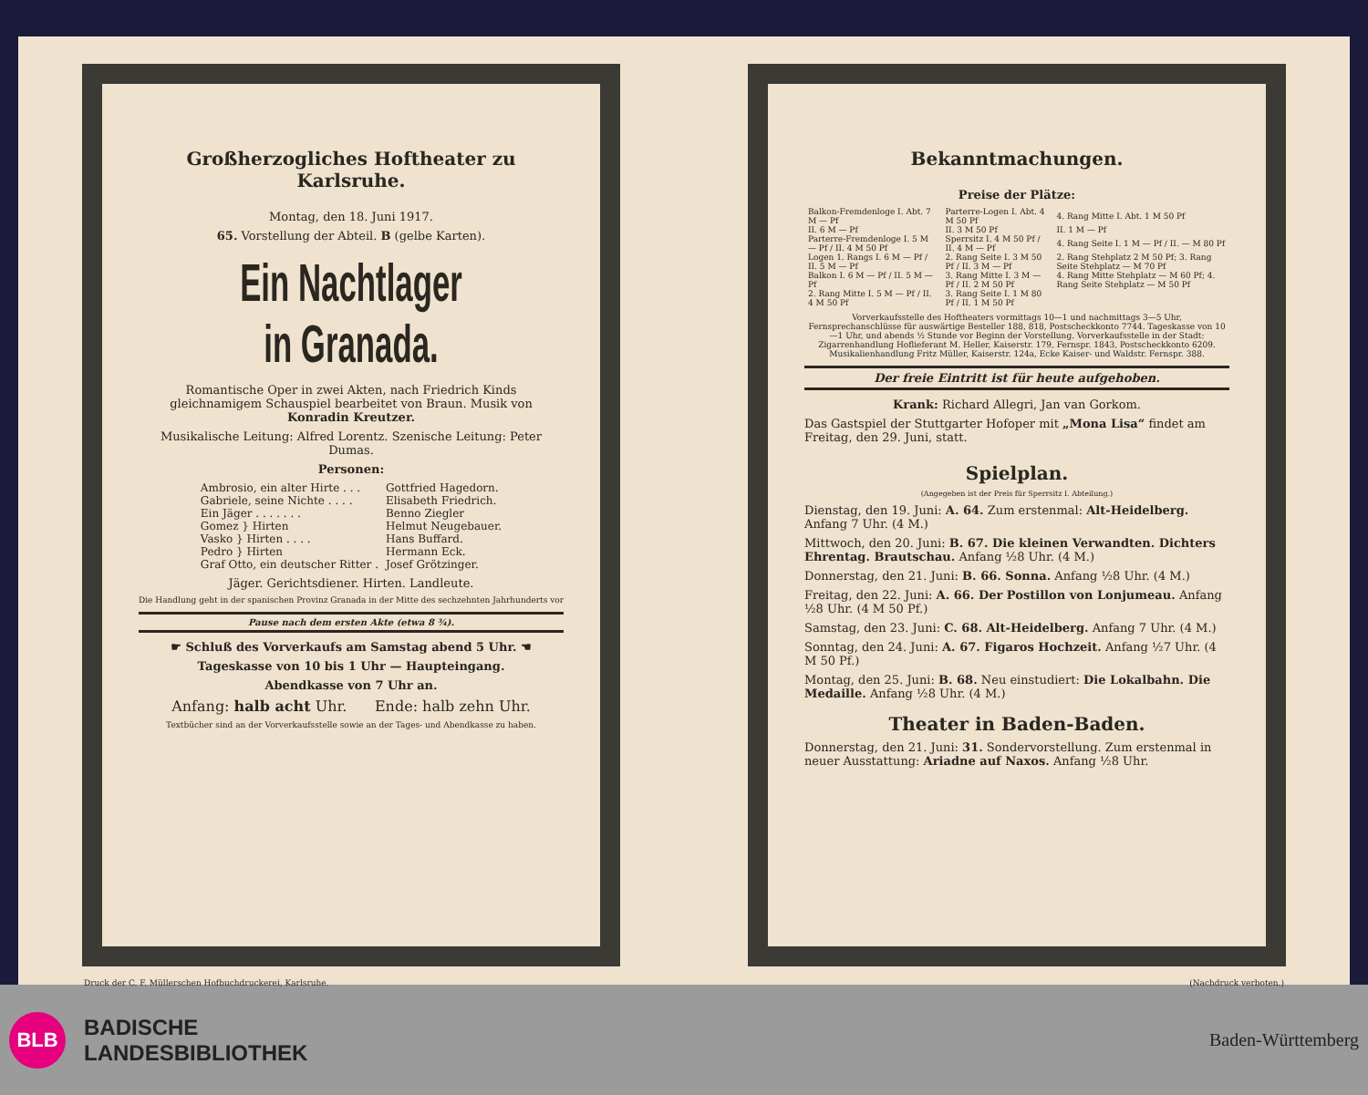Großherzogliches Hoftheater zu Karlsruhe.
Montag, den 18. Juni 1917.
65. Vorstellung der Abteil. B (gelbe Karten).
Ein Nachtlager in Granada.
Romantische Oper in zwei Akten, nach Friedrich Kinds gleichnamigem Schauspiel bearbeitet von Braun. Musik von Konradin Kreutzer.
Musikalische Leitung: Alfred Lorentz. Szenische Leitung: Peter Dumas.
Personen:
| Ambrosio, ein alter Hirte . . . | Gottfried Hagedorn. |
| Gabriele, seine Nichte . . . . | Elisabeth Friedrich. |
| Ein Jäger . . . . . . . | Benno Ziegler |
| Gomez } Hirten | Helmut Neugebauer. |
| Vasko } Hirten . . . . | Hans Buffard. |
| Pedro } Hirten | Hermann Eck. |
| Graf Otto, ein deutscher Ritter . | Josef Grötzinger. |
Jäger. Gerichtsdiener. Hirten. Landleute.
Die Handlung geht in der spanischen Provinz Granada in der Mitte des sechzehnten Jahrhunderts vor
Pause nach dem ersten Akte (etwa 8 ¾).
☛ Schluß des Vorverkaufs am Samstag abend 5 Uhr. ☚
Tageskasse von 10 bis 1 Uhr — Haupteingang.
Abendkasse von 7 Uhr an.
Anfang: halb acht Uhr. Ende: halb zehn Uhr.
Textbücher sind an der Vorverkaufsstelle sowie an der Tages- und Abendkasse zu haben.
Druck der C. F. Müllerschen Hofbuchdruckerei, Karlsruhe.
Bekanntmachungen.
Preise der Plätze:
| Balkon-Fremdenloge I. Abt. 7 M — Pf | Parterre-Logen I. Abt. 4 M 50 Pf | 4. Rang Mitte I. Abt. 1 M 50 Pf |
| II. 6 M — Pf | II. 3 M 50 Pf | II. 1 M — Pf |
| Parterre-Fremdenloge I. 5 M — Pf / II. 4 M 50 Pf | Sperrsitz I. 4 M 50 Pf / II. 4 M — Pf | 4. Rang Seite I. 1 M — Pf / II. — M 80 Pf |
| Logen 1. Rangs I. 6 M — Pf / II. 5 M — Pf | 2. Rang Seite I. 3 M 50 Pf / II. 3 M — Pf | 2. Rang Stehplatz 2 M 50 Pf; 3. Rang Seite Stehplatz — M 70 Pf |
| Balkon I. 6 M — Pf / II. 5 M — Pf | 3. Rang Mitte I. 3 M — Pf / II. 2 M 50 Pf | 4. Rang Mitte Stehplatz — M 60 Pf; 4. Rang Seite Stehplatz — M 50 Pf |
| 2. Rang Mitte I. 5 M — Pf / II. 4 M 50 Pf | 3. Rang Seite I. 1 M 80 Pf / II. 1 M 50 Pf | |
Vorverkaufsstelle des Hoftheaters vormittags 10—1 und nachmittags 3—5 Uhr, Fernsprechanschlüsse für auswärtige Besteller 188, 818, Postscheckkonto 7744. Tageskasse von 10—1 Uhr, und abends ½ Stunde vor Beginn der Vorstellung. Vorverkaufsstelle in der Stadt: Zigarrenhandlung Hoflieferant M. Heller, Kaiserstr. 179, Fernspr. 1843, Postscheckkonto 6209. Musikalienhandlung Fritz Müller, Kaiserstr. 124a, Ecke Kaiser- und Waldstr. Fernspr. 388.
Der freie Eintritt ist für heute aufgehoben.
Krank: Richard Allegri, Jan van Gorkom.
Das Gastspiel der Stuttgarter Hofoper mit „Mona Lisa“ findet am Freitag, den 29. Juni, statt.
Spielplan.
(Angegeben ist der Preis für Sperrsitz I. Abteilung.)
Dienstag, den 19. Juni: A. 64. Zum erstenmal: Alt-Heidelberg. Anfang 7 Uhr. (4 M.)
Mittwoch, den 20. Juni: B. 67. Die kleinen Verwandten. Dichters Ehrentag. Brautschau. Anfang ½8 Uhr. (4 M.)
Donnerstag, den 21. Juni: B. 66. Sonna. Anfang ½8 Uhr. (4 M.)
Freitag, den 22. Juni: A. 66. Der Postillon von Lonjumeau. Anfang ½8 Uhr. (4 M 50 Pf.)
Samstag, den 23. Juni: C. 68. Alt-Heidelberg. Anfang 7 Uhr. (4 M.)
Sonntag, den 24. Juni: A. 67. Figaros Hochzeit. Anfang ½7 Uhr. (4 M 50 Pf.)
Montag, den 25. Juni: B. 68. Neu einstudiert: Die Lokalbahn. Die Medaille. Anfang ½8 Uhr. (4 M.)
Theater in Baden-Baden.
Donnerstag, den 21. Juni: 31. Sondervorstellung. Zum erstenmal in neuer Ausstattung: Ariadne auf Naxos. Anfang ½8 Uhr.
(Nachdruck verboten.)
BLB
BADISCHE
LANDESBIBLIOTHEK
Baden-Württemberg